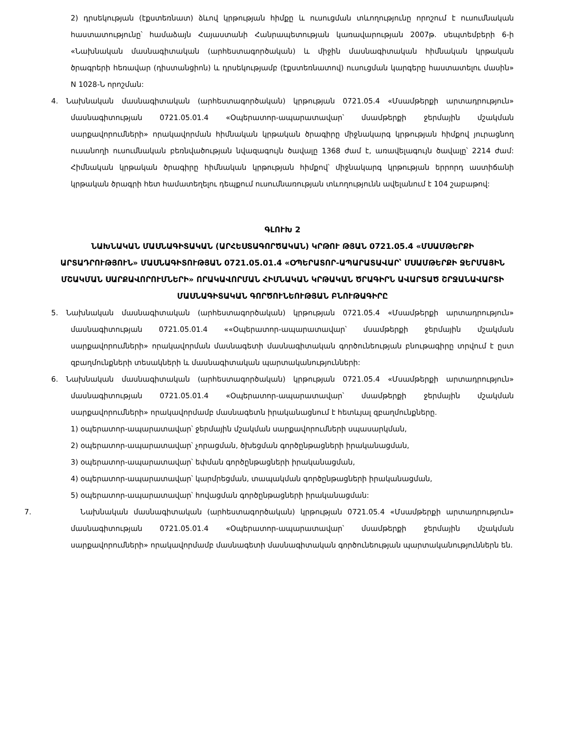2) դրսեկության (էքստեռնատ) ձևով կրթության հիմքը և ուսուցման տևողությունը որոշում է ուսումնական հաստատությունը՝ համաձայն Հայաստանի Հանրապետության կառավարության 2007թ. սեպտեմբերի 6-ի «Նախնական մասնագիտական (արհեստագործական) և միջին մասնագիտական հիմնական կրթական ծրագրերի հեռավար (դիստանցիոն) և դրսեկությամբ (էքստեռնատով) ուսուցման կարգերը հաստատելու մասին» N 1028-Ն որոշման:
4. Նախնական մասնագիտական (արհեստագործական) կրթության 0721.05.4 «Մսամթերքի արտադրություն» մասնագիտության 0721.05.01.4 «Օպերատոր-ապարատավար՝ մսամթերքի ջերմային մշակման սարքավորումների» որակավորման հիմնական կրթական ծրագիրը միջնակարգ կրթության հիմքով յուրացնող ուսանողի ուսումնական բեռնվածության նվազագույն ծավալը 1368 ժամ է, առավելագույն ծավալը՝ 2214 ժամ: Հիմնական կրթական ծրագիրը հիմնական կրթության հիմքով՝ միջնակարգ կրթության երրորդ աստիճանի կրթական ծրագրի հետ համատեղելու դեպքում ուսումնառության տևողությունն ավելանում է 104 շաբաթով:
ԳԼՈՒԽ 2
ՆԱԽՆԱԿԱՆ ՄԱՍՆԱԳԻՏԱԿԱՆ (ԱՐՀԵՍՏԱԳՈՐԾԱԿԱՆ) ԿՐԹՈՒ ԹՅԱՆ 0721.05.4 «ՄՍԱՄԹԵՐՔԻ ԱՐՏԱԴՐՈՒԹՅՈՒՆ» ՄԱՍՆԱԳԻՏՈՒԹՅԱՆ 0721.05.01.4 «ՕՊԵՐԱՏՈՐ-ԱՊԱՐԱՏԱՎԱՐ՝ ՄՍԱՄԹԵՐՔԻ ՋԵՐՄԱՅԻՆ ՄՇԱԿՄԱՆ ՍԱՐՔԱՎՈՐՈՒՄՆԵՐԻ» ՈՐԱԿԱՎՈՐՄԱՆ ՀԻՄՆԱԿԱՆ ԿՐԹԱԿԱՆ ԾՐԱԳԻՐՆ ԱՎԱՐՏԱԾ ՇՐՋԱՆԱՎԱՐՏԻ ՄԱՍՆԱԳԻՏԱԿԱՆ ԳՈՐԾՈՒՆԵՈՒԹՅԱՆ ԲՆՈՒԹԱԳԻՐԸ
5. Նախնական մասնագիտական (արհեստագործական) կրթության 0721.05.4 «Մսամթերքի արտադրություն» մասնագիտության 0721.05.01.4 ««Օպերատոր-ապարատավար՝ մսամթերքի ջերմային մշակման սարքավորումների» որակավորման մասնագետի մասնագիտական գործունեության բնութագիրը տրվում է ըստ զբաղմունքների տեսակների և մասնագիտական պարտականությունների:
6. Նախնական մասնագիտական (արհեստագործական) կրթության 0721.05.4 «Մսամթերքի արտադրություն» մասնագիտության 0721.05.01.4 «Օպերատոր-ապարատավար՝ մսամթերքի ջերմային մշակման սարքավորումների» որակավորմամբ մասնագետն իրականացնում է հետևյալ զբաղմունքները.
1) օպերատոր-ապարատավար՝ ջերմային մշակման սարքավորումների սպասարկման,
2) օպերատոր-ապարատավար՝ չորացման, ծխեցման գործընթացների իրականացման,
3) օպերատոր-ապարատավար՝ եփման գործընթացների իրականացման,
4) օպերատոր-ապարատավար՝ կարմրեցման, տապակման գործընթացների իրականացման,
5) օպերատոր-ապարատավար՝ հովացման գործընթացների իրականացման:
7. Նախնական մասնագիտական (արհեստագործական) կրթության 0721.05.4 «Մսամթերքի արտադրություն» մասնագիտության 0721.05.01.4 «Օպերատոր-ապարատավար՝ մսամթերքի ջերմային մշակման սարքավորումների» որակավորմամբ մասնագետի մասնագիտական գործունեության պարտականություններն են.